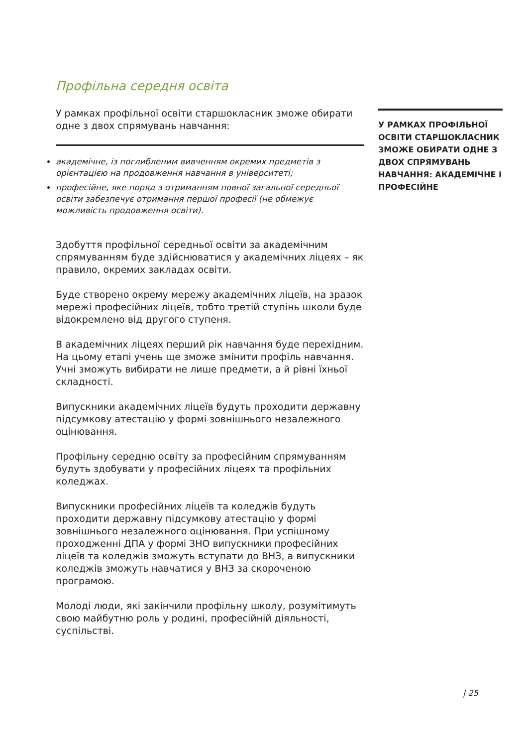Профільна середня освіта
У рамках профільної освіти старшокласник зможе обирати одне з двох спрямувань навчання:
академічне, із поглибленим вивченням окремих предметів з орієнтацією на продовження навчання в університеті;
професійне, яке поряд з отриманням повної загальної середньої освіти забезпечує отримання першої професії (не обмежує можливість продовження освіти).
Здобуття профільної середньої освіти за академічним спрямуванням буде здійснюватися у академічних ліцеях – як правило, окремих закладах освіти.
Буде створено окрему мережу академічних ліцеїв, на зразок мережі професійних ліцеїв, тобто третій ступінь школи буде відокремлено від другого ступеня.
В академічних ліцеях перший рік навчання буде перехідним. На цьому етапі учень ще зможе змінити профіль навчання. Учні зможуть вибирати не лише предмети, а й рівні їхньої складності.
Випускники академічних ліцеїв будуть проходити державну підсумкову атестацію у формі зовнішнього незалежного оцінювання.
Профільну середню освіту за професійним спрямуванням будуть здобувати у професійних ліцеях та профільних коледжах.
Випускники професійних ліцеїв та коледжів будуть проходити державну підсумкову атестацію у формі зовнішнього незалежного оцінювання. При успішному проходженні ДПА у формі ЗНО випускники професійних ліцеїв та коледжів зможуть вступати до ВНЗ, а випускники коледжів зможуть навчатися у ВНЗ за скороченою програмою.
Молоді люди, які закінчили профільну школу, розумітимуть свою майбутню роль у родині, професійній діяльності, суспільстві.
У РАМКАХ ПРОФІЛЬНОЇ ОСВІТИ СТАРШОКЛАСНИК ЗМОЖЕ ОБИРАТИ ОДНЕ З ДВОХ СПРЯМУВАНЬ НАВЧАННЯ: АКАДЕМІЧНЕ І ПРОФЕСІЙНЕ
| 25